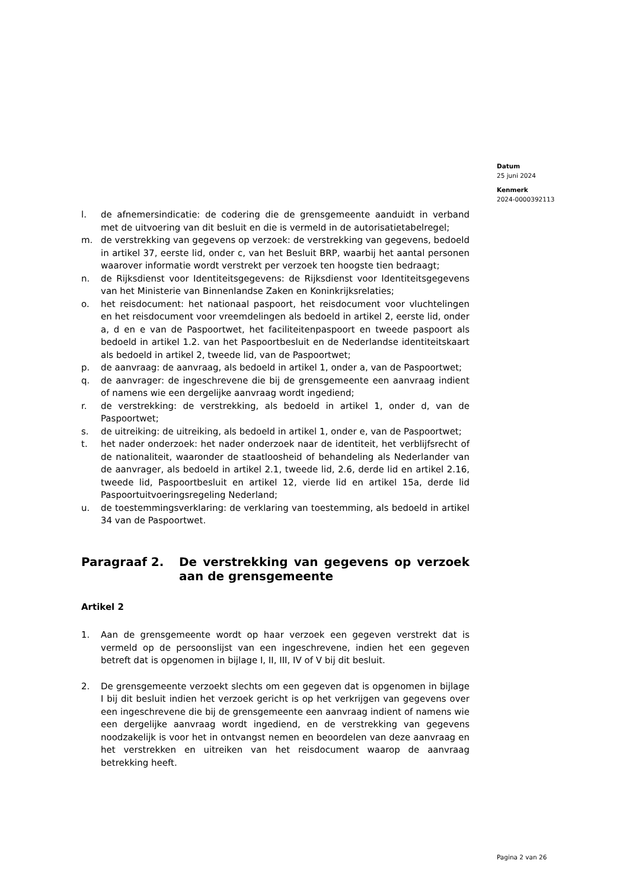Datum
25 juni 2024
Kenmerk
2024-0000392113
l. de afnemersindicatie: de codering die de grensgemeente aanduidt in verband met de uitvoering van dit besluit en die is vermeld in de autorisatietabelregel;
m. de verstrekking van gegevens op verzoek: de verstrekking van gegevens, bedoeld in artikel 37, eerste lid, onder c, van het Besluit BRP, waarbij het aantal personen waarover informatie wordt verstrekt per verzoek ten hoogste tien bedraagt;
n. de Rijksdienst voor Identiteitsgegevens: de Rijksdienst voor Identiteitsgegevens van het Ministerie van Binnenlandse Zaken en Koninkrijksrelaties;
o. het reisdocument: het nationaal paspoort, het reisdocument voor vluchtelingen en het reisdocument voor vreemdelingen als bedoeld in artikel 2, eerste lid, onder a, d en e van de Paspoortwet, het faciliteitenpaspoort en tweede paspoort als bedoeld in artikel 1.2. van het Paspoortbesluit en de Nederlandse identiteitskaart als bedoeld in artikel 2, tweede lid, van de Paspoortwet;
p. de aanvraag: de aanvraag, als bedoeld in artikel 1, onder a, van de Paspoortwet;
q. de aanvrager: de ingeschrevene die bij de grensgemeente een aanvraag indient of namens wie een dergelijke aanvraag wordt ingediend;
r. de verstrekking: de verstrekking, als bedoeld in artikel 1, onder d, van de Paspoortwet;
s. de uitreiking: de uitreiking, als bedoeld in artikel 1, onder e, van de Paspoortwet;
t. het nader onderzoek: het nader onderzoek naar de identiteit, het verblijfsrecht of de nationaliteit, waaronder de staatloosheid of behandeling als Nederlander van de aanvrager, als bedoeld in artikel 2.1, tweede lid, 2.6, derde lid en artikel 2.16, tweede lid, Paspoortbesluit en artikel 12, vierde lid en artikel 15a, derde lid Paspoortuitvoeringsregeling Nederland;
u. de toestemmingsverklaring: de verklaring van toestemming, als bedoeld in artikel 34 van de Paspoortwet.
Paragraaf 2. De verstrekking van gegevens op verzoek aan de grensgemeente
Artikel 2
1. Aan de grensgemeente wordt op haar verzoek een gegeven verstrekt dat is vermeld op de persoonslijst van een ingeschrevene, indien het een gegeven betreft dat is opgenomen in bijlage I, II, III, IV of V bij dit besluit.
2. De grensgemeente verzoekt slechts om een gegeven dat is opgenomen in bijlage I bij dit besluit indien het verzoek gericht is op het verkrijgen van gegevens over een ingeschrevene die bij de grensgemeente een aanvraag indient of namens wie een dergelijke aanvraag wordt ingediend, en de verstrekking van gegevens noodzakelijk is voor het in ontvangst nemen en beoordelen van deze aanvraag en het verstrekken en uitreiken van het reisdocument waarop de aanvraag betrekking heeft.
Pagina 2 van 26